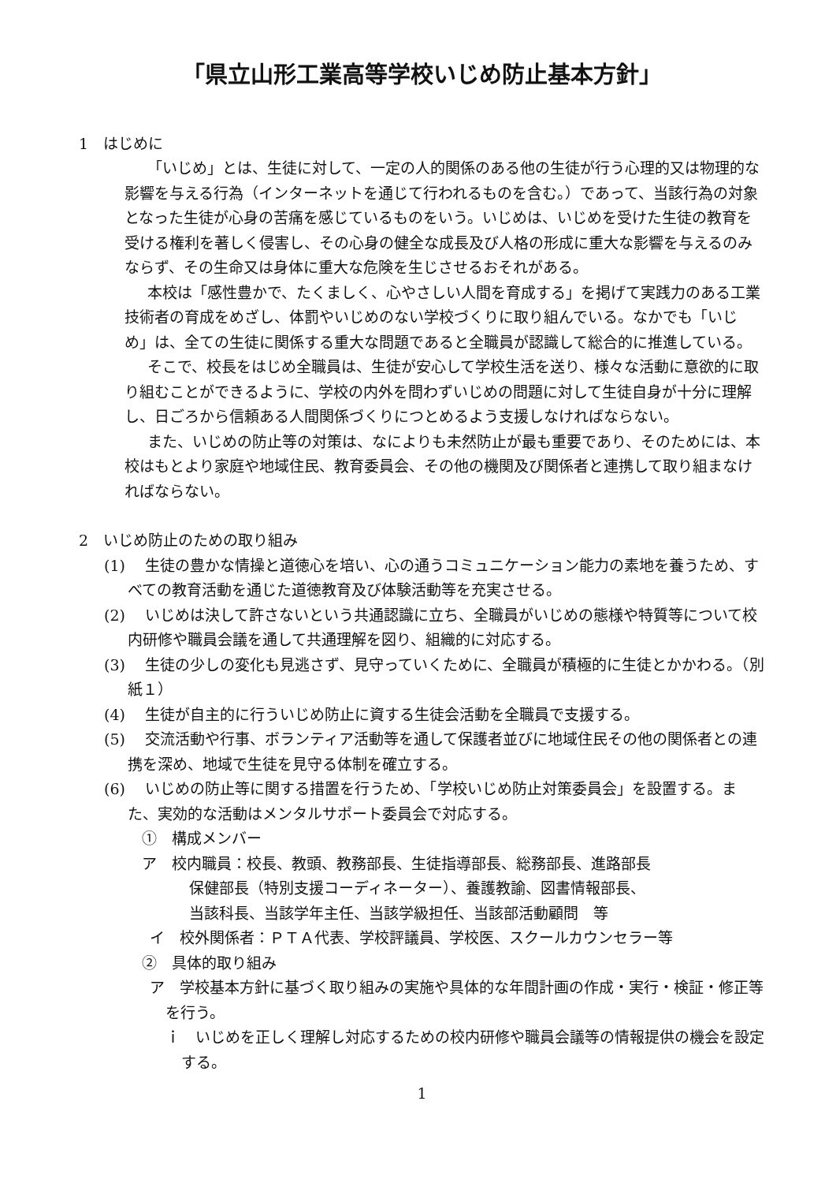「県立山形工業高等学校いじめ防止基本方針」
1　はじめに
「いじめ」とは、生徒に対して、一定の人的関係のある他の生徒が行う心理的又は物理的な影響を与える行為（インターネットを通じて行われるものを含む。）であって、当該行為の対象となった生徒が心身の苦痛を感じているものをいう。いじめは、いじめを受けた生徒の教育を受ける権利を著しく侵害し、その心身の健全な成長及び人格の形成に重大な影響を与えるのみならず、その生命又は身体に重大な危険を生じさせるおそれがある。
本校は「感性豊かで、たくましく、心やさしい人間を育成する」を掲げて実践力のある工業技術者の育成をめざし、体罰やいじめのない学校づくりに取り組んでいる。なかでも「いじめ」は、全ての生徒に関係する重大な問題であると全職員が認識して総合的に推進している。
そこで、校長をはじめ全職員は、生徒が安心して学校生活を送り、様々な活動に意欲的に取り組むことができるように、学校の内外を問わずいじめの問題に対して生徒自身が十分に理解し、日ごろから信頼ある人間関係づくりにつとめるよう支援しなければならない。
また、いじめの防止等の対策は、なによりも未然防止が最も重要であり、そのためには、本校はもとより家庭や地域住民、教育委員会、その他の機関及び関係者と連携して取り組まなければならない。
2　いじめ防止のための取り組み
(1)　 生徒の豊かな情操と道徳心を培い、心の通うコミュニケーション能力の素地を養うため、すべての教育活動を通じた道徳教育及び体験活動等を充実させる。
(2)　 いじめは決して許さないという共通認識に立ち、全職員がいじめの態様や特質等について校内研修や職員会議を通して共通理解を図り、組織的に対応する。
(3)　 生徒の少しの変化も見逃さず、見守っていくために、全職員が積極的に生徒とかかわる。（別紙１）
(4)　 生徒が自主的に行ういじめ防止に資する生徒会活動を全職員で支援する。
(5)　 交流活動や行事、ボランティア活動等を通して保護者並びに地域住民その他の関係者との連携を深め、地域で生徒を見守る体制を確立する。
(6)　 いじめの防止等に関する措置を行うため、「学校いじめ防止対策委員会」を設置する。また、実効的な活動はメンタルサポート委員会で対応する。
①　構成メンバー
ア　校内職員：校長、教頭、教務部長、生徒指導部長、総務部長、進路部長
保健部長（特別支援コーディネーター）、養護教諭、図書情報部長、
当該科長、当該学年主任、当該学級担任、当該部活動顧問　等
イ　校外関係者：ＰＴＡ代表、学校評議員、学校医、スクールカウンセラー等
②　具体的取り組み
ア　学校基本方針に基づく取り組みの実施や具体的な年間計画の作成・実行・検証・修正等を行う。
ｉ　いじめを正しく理解し対応するための校内研修や職員会議等の情報提供の機会を設定する。
1